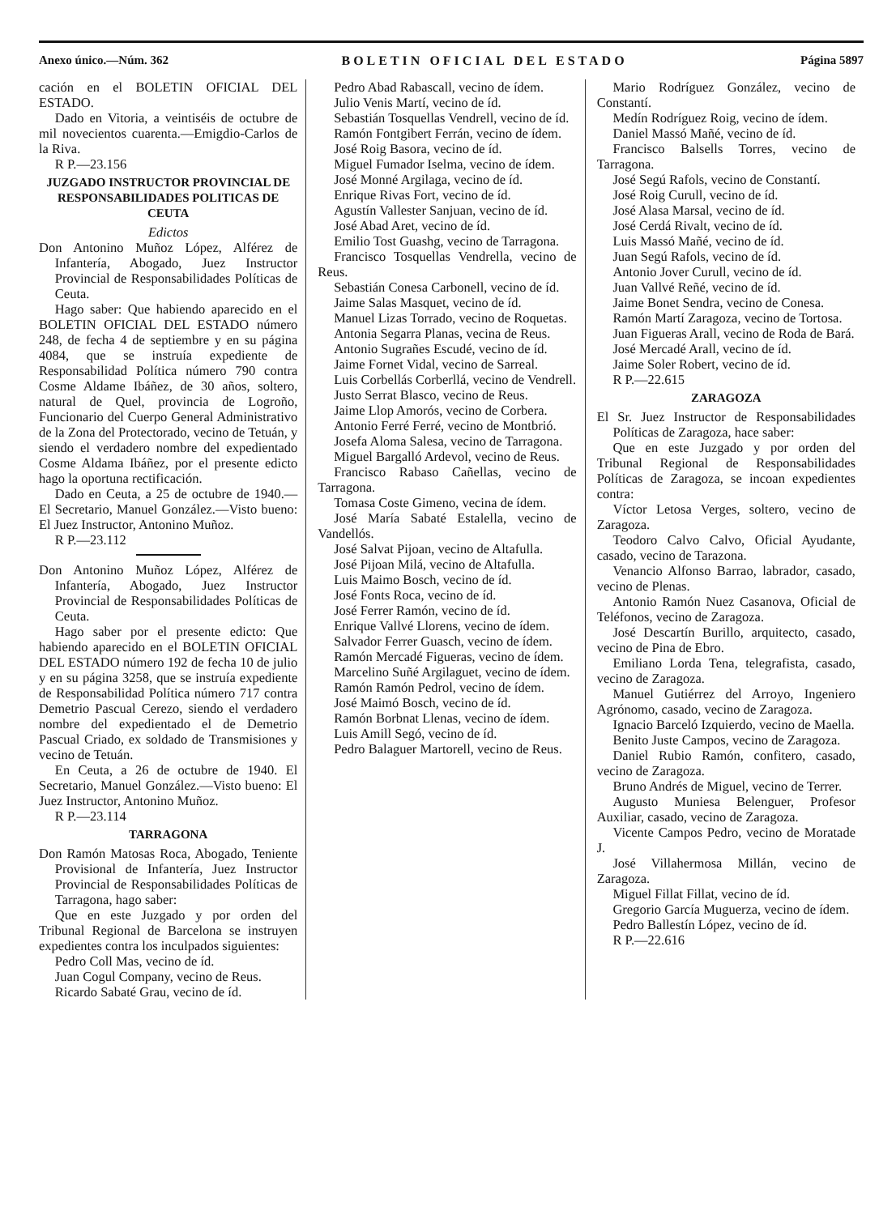Anexo único.—Núm. 362 BOLETIN OFICIAL DEL ESTADO Página 5897
cación en el BOLETIN OFICIAL DEL ESTADO.
Dado en Vitoria, a veintiséis de octubre de mil novecientos cuarenta.—Emigdio-Carlos de la Riva.
R P.—23.156
JUZGADO INSTRUCTOR PROVINCIAL DE RESPONSABILIDADES POLITICAS DE CEUTA
Edictos
Don Antonino Muñoz López, Alférez de Infantería, Abogado, Juez Instructor Provincial de Responsabilidades Políticas de Ceuta.
Hago saber: Que habiendo aparecido en el BOLETIN OFICIAL DEL ESTADO número 248, de fecha 4 de septiembre y en su página 4084, que se instruía expediente de Responsabilidad Política número 790 contra Cosme Aldame Ibáñez, de 30 años, soltero, natural de Quel, provincia de Logroño, Funcionario del Cuerpo General Administrativo de la Zona del Protectorado, vecino de Tetuán, y siendo el verdadero nombre del expedientado Cosme Aldama Ibáñez, por el presente edicto hago la oportuna rectificación.
Dado en Ceuta, a 25 de octubre de 1940.—El Secretario, Manuel González.—Visto bueno: El Juez Instructor, Antonino Muñoz.
R P.—23.112
Don Antonino Muñoz López, Alférez de Infantería, Abogado, Juez Instructor Provincial de Responsabilidades Políticas de Ceuta.
Hago saber por el presente edicto: Que habiendo aparecido en el BOLETIN OFICIAL DEL ESTADO número 192 de fecha 10 de julio y en su página 3258, que se instruía expediente de Responsabilidad Política número 717 contra Demetrio Pascual Cerezo, siendo el verdadero nombre del expedientado el de Demetrio Pascual Criado, ex soldado de Transmisiones y vecino de Tetuán.
En Ceuta, a 26 de octubre de 1940. El Secretario, Manuel González.—Visto bueno: El Juez Instructor, Antonino Muñoz.
R P.—23.114
TARRAGONA
Don Ramón Matosas Roca, Abogado, Teniente Provisional de Infantería, Juez Instructor Provincial de Responsabilidades Políticas de Tarragona, hago saber:
Que en este Juzgado y por orden del Tribunal Regional de Barcelona se instruyen expedientes contra los inculpados siguientes:
Pedro Coll Mas, vecino de íd.
Juan Cogul Company, vecino de Reus.
Ricardo Sabaté Grau, vecino de íd.
Pedro Abad Rabascall, vecino de ídem.
Julio Venis Martí, vecino de íd.
Sebastián Tosquellas Vendrell, vecino de íd.
Ramón Fontgibert Ferrán, vecino de ídem.
José Roig Basora, vecino de íd.
Miguel Fumador Iselma, vecino de ídem.
José Monné Argilaga, vecino de íd.
Enrique Rivas Fort, vecino de íd.
Agustín Vallester Sanjuan, vecino de íd.
José Abad Aret, vecino de íd.
Emilio Tost Guashg, vecino de Tarragona.
Francisco Tosquellas Vendrella, vecino de Reus.
Sebastián Conesa Carbonell, vecino de íd.
Jaime Salas Masquet, vecino de íd.
Manuel Lizas Torrado, vecino de Roquetas.
Antonia Segarra Planas, vecina de Reus.
Antonio Sugrañes Escudé, vecino de íd.
Jaime Fornet Vidal, vecino de Sarreal.
Luis Corbellás Corberllá, vecino de Vendrell.
Justo Serrat Blasco, vecino de Reus.
Jaime Llop Amorós, vecino de Corbera.
Antonio Ferré Ferré, vecino de Montbrió.
Josefa Aloma Salesa, vecino de Tarragona.
Miguel Bargalló Ardevol, vecino de Reus.
Francisco Rabaso Cañellas, vecino de Tarragona.
Tomasa Coste Gimeno, vecina de ídem.
José María Sabaté Estalella, vecino de Vandellós.
José Salvat Pijoan, vecino de Altafulla.
José Pijoan Milá, vecino de Altafulla.
Luis Maimo Bosch, vecino de íd.
José Fonts Roca, vecino de íd.
José Ferrer Ramón, vecino de íd.
Enrique Vallvé Llorens, vecino de ídem.
Salvador Ferrer Guasch, vecino de ídem.
Ramón Mercadé Figueras, vecino de ídem.
Marcelino Suñé Argilaguet, vecino de ídem.
Ramón Ramón Pedrol, vecino de ídem.
José Maimó Bosch, vecino de íd.
Ramón Borbnat Llenas, vecino de ídem.
Luis Amill Segó, vecino de íd.
Pedro Balaguer Martorell, vecino de Reus.
Mario Rodríguez González, vecino de Constantí.
Medín Rodríguez Roig, vecino de ídem.
Daniel Massó Mañé, vecino de íd.
Francisco Balsells Torres, vecino de Tarragona.
José Segú Rafols, vecino de Constantí.
José Roig Curull, vecino de íd.
José Alasa Marsal, vecino de íd.
José Cerdá Rivalt, vecino de íd.
Luis Massó Mañé, vecino de íd.
Juan Segú Rafols, vecino de íd.
Antonio Jover Curull, vecino de íd.
Juan Vallvé Reñé, vecino de íd.
Jaime Bonet Sendra, vecino de Conesa.
Ramón Martí Zaragoza, vecino de Tortosa.
Juan Figueras Arall, vecino de Roda de Bará.
José Mercadé Arall, vecino de íd.
Jaime Soler Robert, vecino de íd.
R P.—22.615
ZARAGOZA
El Sr. Juez Instructor de Responsabilidades Políticas de Zaragoza, hace saber:
Que en este Juzgado y por orden del Tribunal Regional de Responsabilidades Políticas de Zaragoza, se incoan expedientes contra:
Víctor Letosa Verges, soltero, vecino de Zaragoza.
Teodoro Calvo Calvo, Oficial Ayudante, casado, vecino de Tarazona.
Venancio Alfonso Barrao, labrador, casado, vecino de Plenas.
Antonio Ramón Nuez Casanova, Oficial de Teléfonos, vecino de Zaragoza.
José Descartín Burillo, arquitecto, casado, vecino de Pina de Ebro.
Emiliano Lorda Tena, telegrafista, casado, vecino de Zaragoza.
Manuel Gutiérrez del Arroyo, Ingeniero Agrónomo, casado, vecino de Zaragoza.
Ignacio Barceló Izquierdo, vecino de Maella.
Benito Juste Campos, vecino de Zaragoza.
Daniel Rubio Ramón, confitero, casado, vecino de Zaragoza.
Bruno Andrés de Miguel, vecino de Terrer.
Augusto Muniesa Belenguer, Profesor Auxiliar, casado, vecino de Zaragoza.
Vicente Campos Pedro, vecino de Moratade J.
José Villahermosa Millán, vecino de Zaragoza.
Miguel Fillat Fillat, vecino de íd.
Gregorio García Muguerza, vecino de ídem.
Pedro Ballestín López, vecino de íd.
R P.—22.616